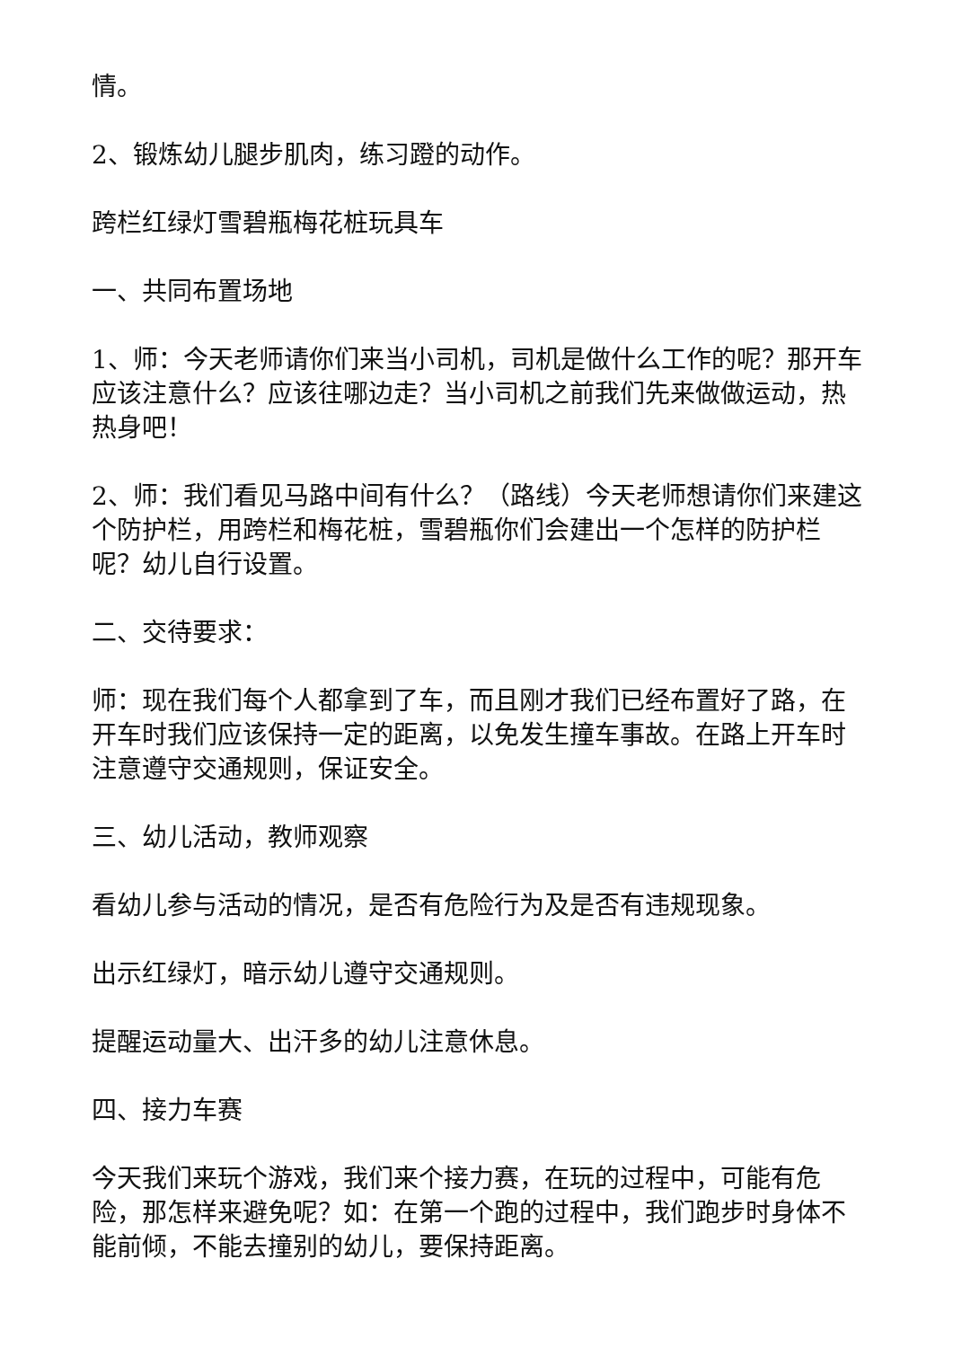情。
2、锻炼幼儿腿步肌肉，练习蹬的动作。
跨栏红绿灯雪碧瓶梅花桩玩具车
一、共同布置场地
1、师：今天老师请你们来当小司机，司机是做什么工作的呢？那开车应该注意什么？应该往哪边走？当小司机之前我们先来做做运动，热热身吧！
2、师：我们看见马路中间有什么？（路线）今天老师想请你们来建这个防护栏，用跨栏和梅花桩，雪碧瓶你们会建出一个怎样的防护栏呢？幼儿自行设置。
二、交待要求：
师：现在我们每个人都拿到了车，而且刚才我们已经布置好了路，在开车时我们应该保持一定的距离，以免发生撞车事故。在路上开车时注意遵守交通规则，保证安全。
三、幼儿活动，教师观察
看幼儿参与活动的情况，是否有危险行为及是否有违规现象。
出示红绿灯，暗示幼儿遵守交通规则。
提醒运动量大、出汗多的幼儿注意休息。
四、接力车赛
今天我们来玩个游戏，我们来个接力赛，在玩的过程中，可能有危险，那怎样来避免呢？如：在第一个跑的过程中，我们跑步时身体不能前倾，不能去撞别的幼儿，要保持距离。